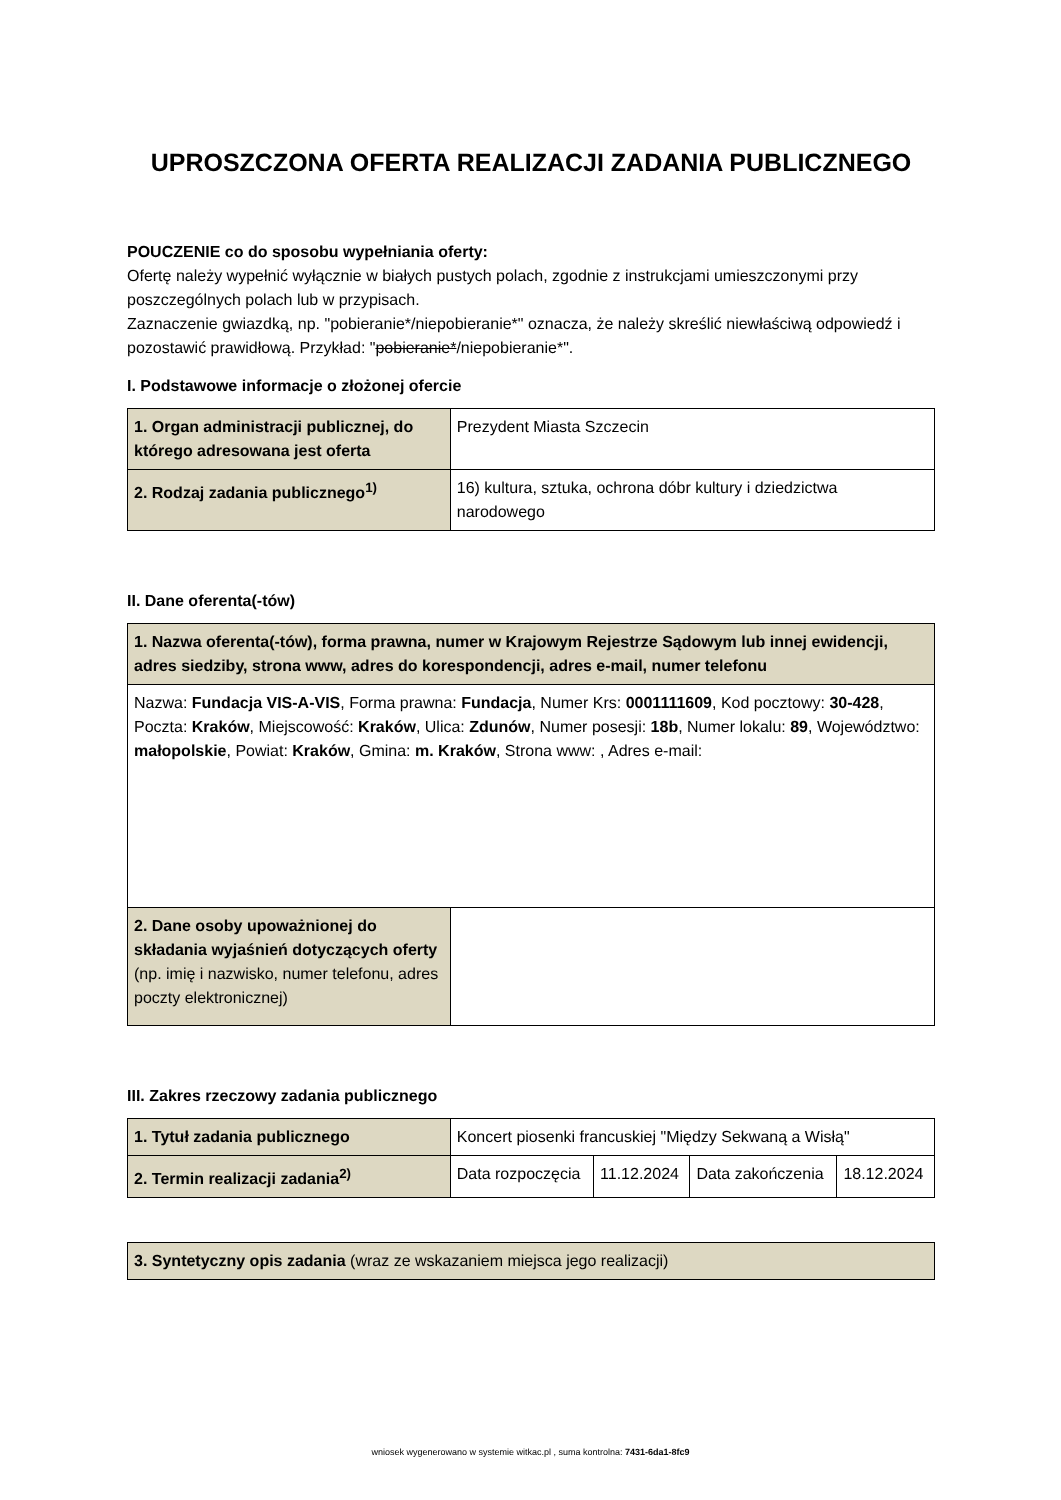UPROSZCZONA OFERTA REALIZACJI ZADANIA PUBLICZNEGO
POUCZENIE co do sposobu wypełniania oferty:
Ofertę należy wypełnić wyłącznie w białych pustych polach, zgodnie z instrukcjami umieszczonymi przy poszczególnych polach lub w przypisach.
Zaznaczenie gwiazdką, np. "pobieranie*/niepobieranie*" oznacza, że należy skreślić niewłaściwą odpowiedź i pozostawić prawidłową. Przykład: "pobieranie*/niepobieranie*".
I. Podstawowe informacje o złożonej ofercie
| 1. Organ administracji publicznej, do którego adresowana jest oferta | Prezydent Miasta Szczecin |
| 2. Rodzaj zadania publicznego<sup>1)</sup> | 16) kultura, sztuka, ochrona dóbr kultury i dziedzictwa narodowego |
II. Dane oferenta(-tów)
| 1. Nazwa oferenta(-tów), forma prawna, numer w Krajowym Rejestrze Sądowym lub innej ewidencji, adres siedziby, strona www, adres do korespondencji, adres e-mail, numer telefonu | |
| Nazwa: Fundacja VIS-A-VIS , Forma prawna: Fundacja , Numer Krs: 0001111609 , Kod pocztowy: 30-428 , Poczta: Kraków , Miejscowość: Kraków , Ulica: Zdunów , Numer posesji: 18b , Numer lokalu: 89 , Województwo: małopolskie , Powiat: Kraków , Gmina: m. Kraków , Strona www: , Adres e-mail: | |
| 2. Dane osoby upoważnionej do składania wyjaśnień dotyczących oferty (np. imię i nazwisko, numer telefonu, adres poczty elektronicznej) | |
III. Zakres rzeczowy zadania publicznego
| 1. Tytuł zadania publicznego | Koncert piosenki francuskiej "Między Sekwaną a Wisłą" | | | |
| 2. Termin realizacji zadania<sup>2)</sup> | Data rozpoczęcia | 11.12.2024 | Data zakończenia | 18.12.2024 |
| 3. Syntetyczny opis zadania (wraz ze wskazaniem miejsca jego realizacji) |
wniosek wygenerowano w systemie witkac.pl , suma kontrolna: 7431-6da1-8fc9